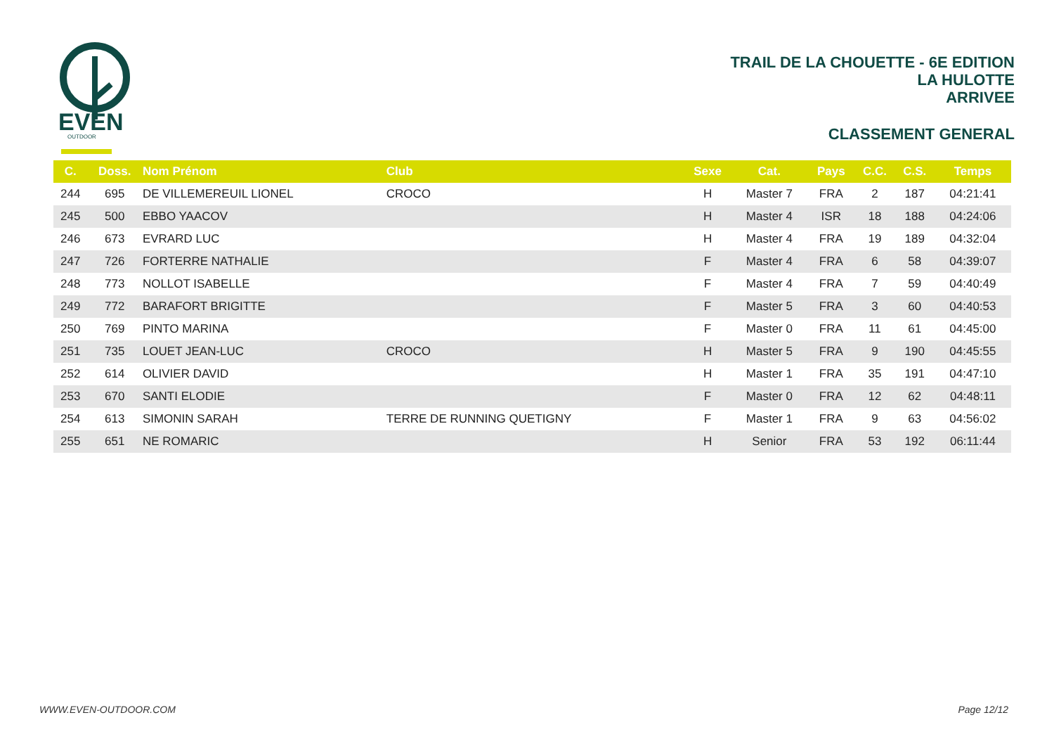EVEN
OUTDOOR
TRAIL DE LA CHOUETTE - 6E EDITION
LA HULOTTE
ARRIVEE
CLASSEMENT GENERAL
| C. | Doss. | Nom Prénom | Club | Sexe | Cat. | Pays | C.C. | C.S. | Temps |
| --- | --- | --- | --- | --- | --- | --- | --- | --- | --- |
| 244 | 695 | DE VILLEMEREUIL LIONEL | CROCO | H | Master 7 | FRA | 2 | 187 | 04:21:41 |
| 245 | 500 | EBBO YAACOV | | H | Master 4 | ISR | 18 | 188 | 04:24:06 |
| 246 | 673 | EVRARD LUC | | H | Master 4 | FRA | 19 | 189 | 04:32:04 |
| 247 | 726 | FORTERRE NATHALIE | | F | Master 4 | FRA | 6 | 58 | 04:39:07 |
| 248 | 773 | NOLLOT ISABELLE | | F | Master 4 | FRA | 7 | 59 | 04:40:49 |
| 249 | 772 | BARAFORT BRIGITTE | | F | Master 5 | FRA | 3 | 60 | 04:40:53 |
| 250 | 769 | PINTO MARINA | | F | Master 0 | FRA | 11 | 61 | 04:45:00 |
| 251 | 735 | LOUET JEAN-LUC | CROCO | H | Master 5 | FRA | 9 | 190 | 04:45:55 |
| 252 | 614 | OLIVIER DAVID | | H | Master 1 | FRA | 35 | 191 | 04:47:10 |
| 253 | 670 | SANTI ELODIE | | F | Master 0 | FRA | 12 | 62 | 04:48:11 |
| 254 | 613 | SIMONIN SARAH | TERRE DE RUNNING QUETIGNY | F | Master 1 | FRA | 9 | 63 | 04:56:02 |
| 255 | 651 | NE ROMARIC | | H | Senior | FRA | 53 | 192 | 06:11:44 |
WWW.EVEN-OUTDOOR.COM Page 12/12